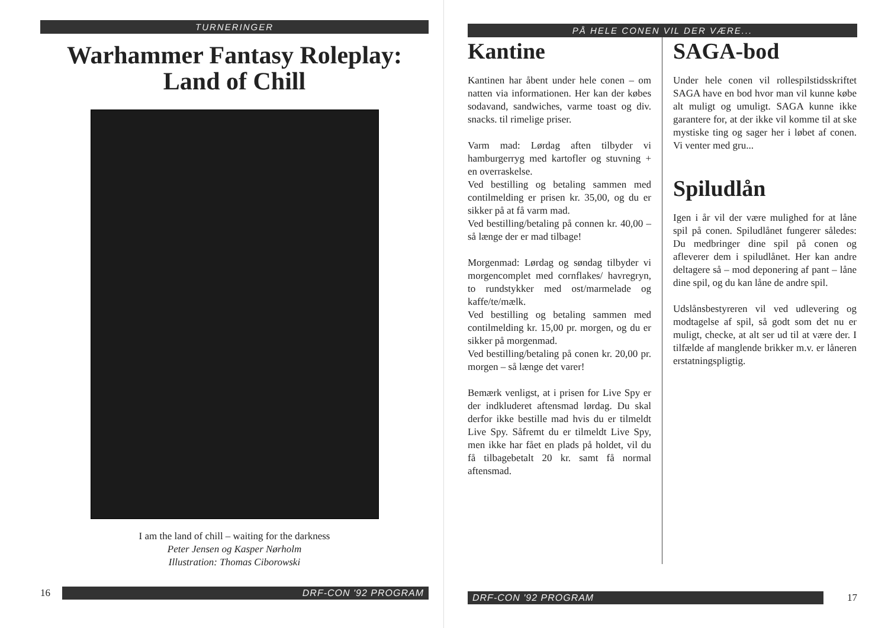TURNERINGER
Warhammer Fantasy Roleplay:
Land of Chill
I am the land of chill – waiting for the darkness
Peter Jensen og Kasper Nørholm
Illustration: Thomas Ciborowski
16
DRF-CON '92 PROGRAM
PÅ HELE CONEN VIL DER VÆRE...
Kantine
Kantinen har åbent under hele conen – om natten via informationen. Her kan der købes sodavand, sandwiches, varme toast og div. snacks. til rimelige priser.
Varm mad: Lørdag aften tilbyder vi hamburgerryg med kartofler og stuvning + en overraskelse.
Ved bestilling og betaling sammen med contilmelding er prisen kr. 35,00, og du er sikker på at få varm mad.
Ved bestilling/betaling på connen kr. 40,00 – så længe der er mad tilbage!
Morgenmad: Lørdag og søndag tilbyder vi morgencomplet med cornflakes/ havregryn, to rundstykker med ost/marmelade og kaffe/te/mælk.
Ved bestilling og betaling sammen med contilmelding kr. 15,00 pr. morgen, og du er sikker på morgenmad.
Ved bestilling/betaling på conen kr. 20,00 pr. morgen – så længe det varer!
Bemærk venligst, at i prisen for Live Spy er der indkluderet aftensmad lørdag. Du skal derfor ikke bestille mad hvis du er tilmeldt Live Spy. Såfremt du er tilmeldt Live Spy, men ikke har fået en plads på holdet, vil du få tilbagebetalt 20 kr. samt få normal aftensmad.
SAGA-bod
Under hele conen vil rollespilstidsskriftet SAGA have en bod hvor man vil kunne købe alt muligt og umuligt. SAGA kunne ikke garantere for, at der ikke vil komme til at ske mystiske ting og sager her i løbet af conen. Vi venter med gru...
Spiludlån
Igen i år vil der være mulighed for at låne spil på conen. Spiludlånet fungerer således: Du medbringer dine spil på conen og afleverer dem i spiludlånet. Her kan andre deltagere så – mod deponering af pant – låne dine spil, og du kan låne de andre spil.
Udslånsbestyreren vil ved udlevering og modtagelse af spil, så godt som det nu er muligt, checke, at alt ser ud til at være der. I tilfælde af manglende brikker m.v. er låneren erstatningspligtig.
DRF-CON '92 PROGRAM
17